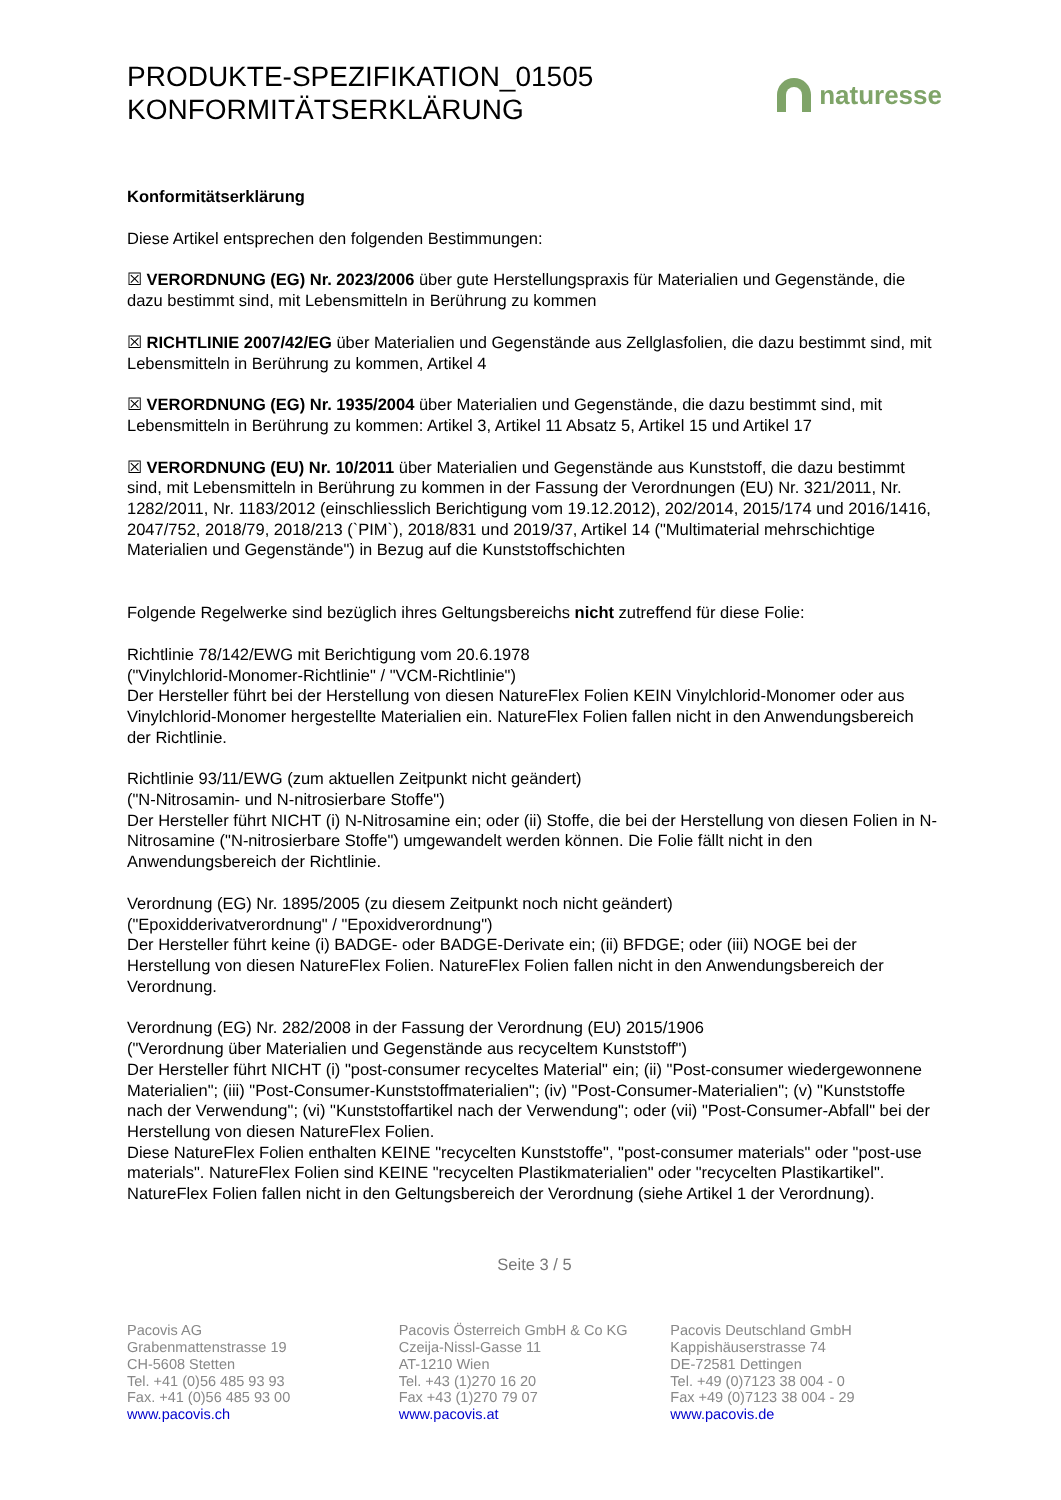PRODUKTE-SPEZIFIKATION_01505
KONFORMITÄTSERKLÄRUNG
naturesse
Konformitätserklärung
Diese Artikel entsprechen den folgenden Bestimmungen:
☒ VERORDNUNG (EG) Nr. 2023/2006 über gute Herstellungspraxis für Materialien und Gegenstände, die dazu bestimmt sind, mit Lebensmitteln in Berührung zu kommen
☒ RICHTLINIE 2007/42/EG über Materialien und Gegenstände aus Zellglasfolien, die dazu bestimmt sind, mit Lebensmitteln in Berührung zu kommen, Artikel 4
☒ VERORDNUNG (EG) Nr. 1935/2004 über Materialien und Gegenstände, die dazu bestimmt sind, mit Lebensmitteln in Berührung zu kommen: Artikel 3, Artikel 11 Absatz 5, Artikel 15 und Artikel 17
☒ VERORDNUNG (EU) Nr. 10/2011 über Materialien und Gegenstände aus Kunststoff, die dazu bestimmt sind, mit Lebensmitteln in Berührung zu kommen in der Fassung der Verordnungen (EU) Nr. 321/2011, Nr. 1282/2011, Nr. 1183/2012 (einschliesslich Berichtigung vom 19.12.2012), 202/2014, 2015/174 und 2016/1416, 2047/752, 2018/79, 2018/213 (`PIM`), 2018/831 und 2019/37, Artikel 14 ("Multimaterial mehrschichtige Materialien und Gegenstände") in Bezug auf die Kunststoffschichten
Folgende Regelwerke sind bezüglich ihres Geltungsbereichs nicht zutreffend für diese Folie:
Richtlinie 78/142/EWG mit Berichtigung vom 20.6.1978
("Vinylchlorid-Monomer-Richtlinie" / "VCM-Richtlinie")
Der Hersteller führt bei der Herstellung von diesen NatureFlex Folien KEIN Vinylchlorid-Monomer oder aus Vinylchlorid-Monomer hergestellte Materialien ein. NatureFlex Folien fallen nicht in den Anwendungsbereich der Richtlinie.
Richtlinie 93/11/EWG (zum aktuellen Zeitpunkt nicht geändert)
("N-Nitrosamin- und N-nitrosierbare Stoffe")
Der Hersteller führt NICHT (i) N-Nitrosamine ein; oder (ii) Stoffe, die bei der Herstellung von diesen Folien in N-Nitrosamine ("N-nitrosierbare Stoffe") umgewandelt werden können. Die Folie fällt nicht in den Anwendungsbereich der Richtlinie.
Verordnung (EG) Nr. 1895/2005 (zu diesem Zeitpunkt noch nicht geändert)
("Epoxidderivatverordnung" / "Epoxidverordnung")
Der Hersteller führt keine (i) BADGE- oder BADGE-Derivate ein; (ii) BFDGE; oder (iii) NOGE bei der Herstellung von diesen NatureFlex Folien. NatureFlex Folien fallen nicht in den Anwendungsbereich der Verordnung.
Verordnung (EG) Nr. 282/2008 in der Fassung der Verordnung (EU) 2015/1906
("Verordnung über Materialien und Gegenstände aus recyceltem Kunststoff")
Der Hersteller führt NICHT (i) "post-consumer recyceltes Material" ein; (ii) "Post-consumer wiedergewonnene Materialien"; (iii) "Post-Consumer-Kunststoffmaterialien"; (iv) "Post-Consumer-Materialien"; (v) "Kunststoffe nach der Verwendung"; (vi) "Kunststoffartikel nach der Verwendung"; oder (vii) "Post-Consumer-Abfall" bei der Herstellung von diesen NatureFlex Folien.
Diese NatureFlex Folien enthalten KEINE "recycelten Kunststoffe", "post-consumer materials" oder "post-use materials". NatureFlex Folien sind KEINE "recycelten Plastikmaterialien" oder "recycelten Plastikartikel". NatureFlex Folien fallen nicht in den Geltungsbereich der Verordnung (siehe Artikel 1 der Verordnung).
Seite 3 / 5
Pacovis AG
Grabenmattenstrasse 19
CH-5608 Stetten
Tel. +41 (0)56 485 93 93
Fax. +41 (0)56 485 93 00
www.pacovis.ch
Pacovis Österreich GmbH & Co KG
Czeija-Nissl-Gasse 11
AT-1210 Wien
Tel. +43 (1)270 16 20
Fax +43 (1)270 79 07
www.pacovis.at
Pacovis Deutschland GmbH
Kappishäuserstrasse 74
DE-72581 Dettingen
Tel. +49 (0)7123 38 004 - 0
Fax +49 (0)7123 38 004 - 29
www.pacovis.de